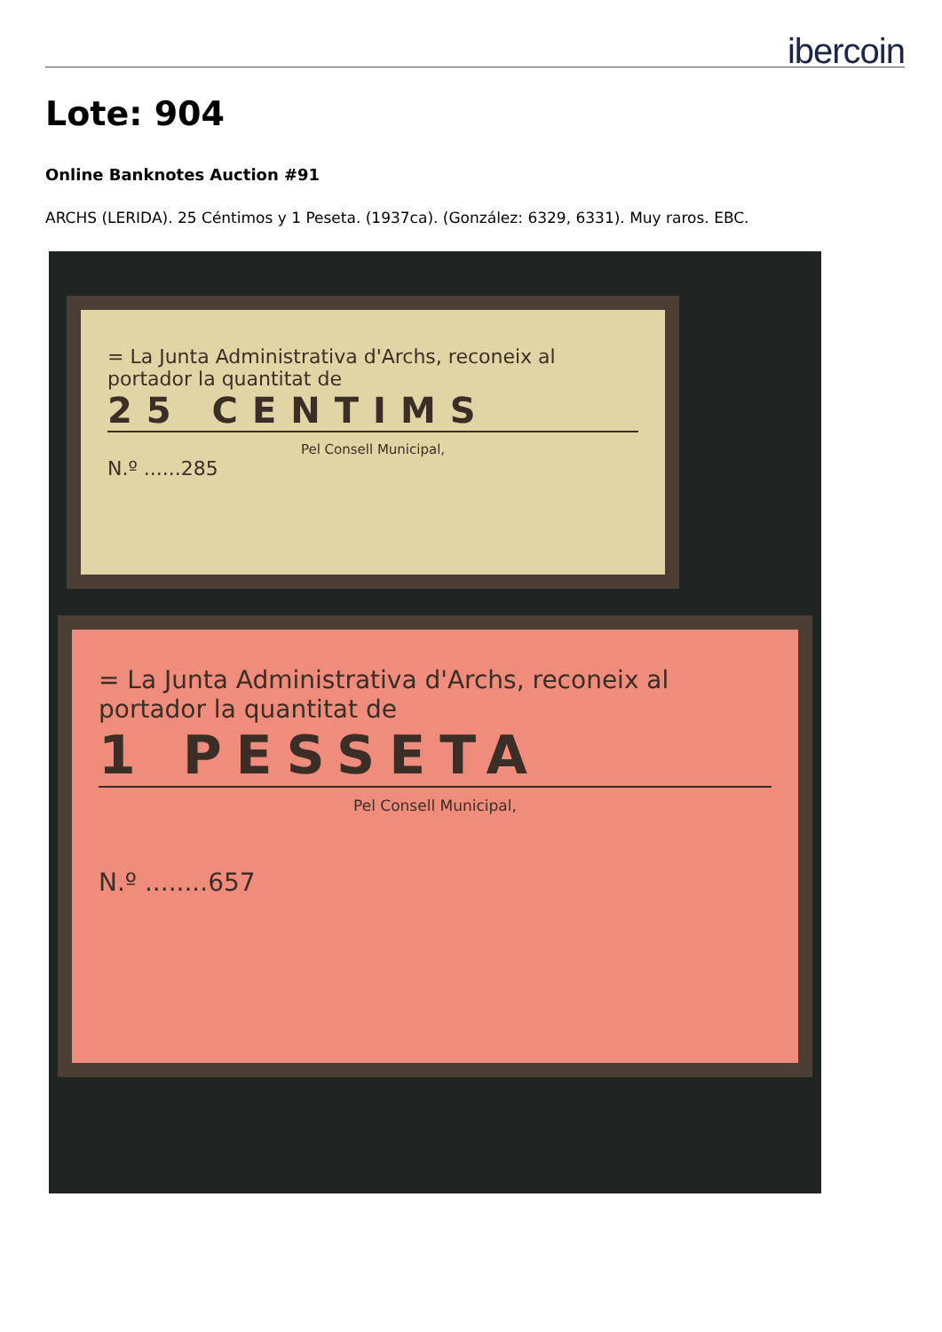ibercoin
Lote: 904
Online Banknotes Auction #91
ARCHS (LERIDA). 25 Céntimos y 1 Peseta. (1937ca). (González: 6329, 6331). Muy raros. EBC.
= La Junta Administrativa d'Archs, reconeix al portador la quantitat de
25 CENTIMS
Pel Consell Municipal,
N.º ......285
= La Junta Administrativa d'Archs, reconeix al portador la quantitat de
1 PESSETA
Pel Consell Municipal,
N.º ........657